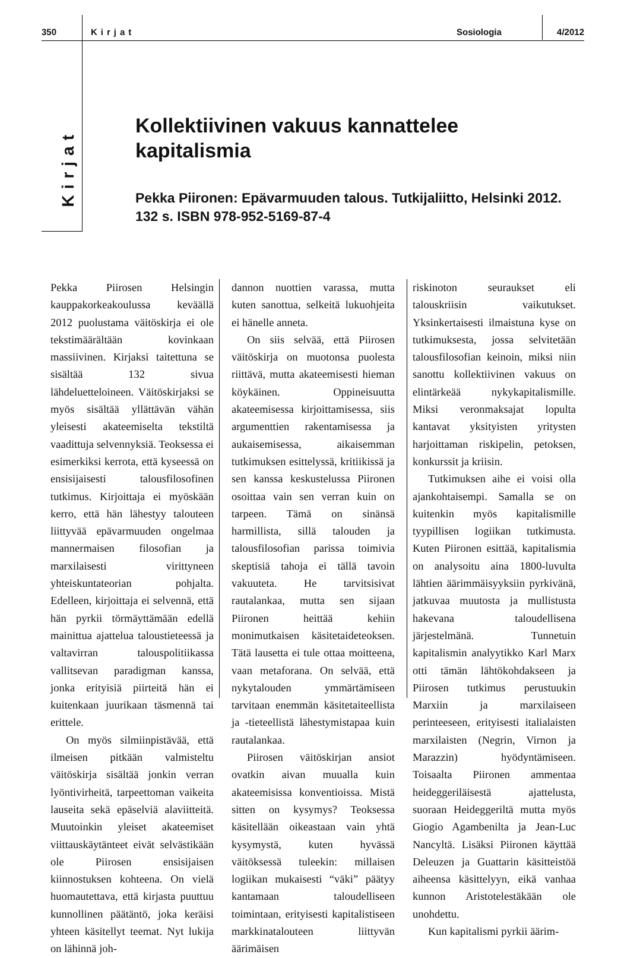350 Kirjat Sosiologia 4/2012
Kirjat
Kollektiivinen vakuus kannattelee kapitalismia
Pekka Piironen: Epävarmuuden talous. Tutkijaliitto, Helsinki 2012. 132 s. ISBN 978-952-5169-87-4
Pekka Piirosen Helsingin kauppakorkeakoulussa keväällä 2012 puolustama väitöskirja ei ole tekstimäärältään kovinkaan massiivinen. Kirjaksi taitettuna se sisältää 132 sivua lähdeluetteloineen. Väitöskirjaksi se myös sisältää yllättävän vähän yleisesti akateemiselta tekstiltä vaadittuja selvennyksiä. Teoksessa ei esimerkiksi kerrota, että kyseessä on ensisijaisesti talousfilosofinen tutkimus. Kirjoittaja ei myöskään kerro, että hän lähestyy talouteen liittyvää epävarmuuden ongelmaa mannermaisen filosofian ja marxilaisesti virittyneen yhteiskuntateorian pohjalta. Edelleen, kirjoittaja ei selvennä, että hän pyrkii törmäyttämään edellä mainittua ajattelua taloustieteessä ja valtavirran talouspolitiikassa vallitsevan paradigman kanssa, jonka erityisiä piirteitä hän ei kuitenkaan juurikaan täsmennä tai erittele.
On myös silmiinpistävää, että ilmeisen pitkään valmisteltu väitöskirja sisältää jonkin verran lyöntivirheitä, tarpeettoman vaikeita lauseita sekä epäselviä alaviitteitä. Muutoinkin yleiset akateemiset viittauskäytänteet eivät selvästikään ole Piirosen ensisijaisen kiinnostuksen kohteena. On vielä huomautettava, että kirjasta puuttuu kunnollinen päätäntö, joka keräisi yhteen käsitellyt teemat. Nyt lukija on lähinnä joh-
dannon nuottien varassa, mutta kuten sanottua, selkeitä lukuohjeita ei hänelle anneta.
On siis selvää, että Piirosen väitöskirja on muotonsa puolesta riittävä, mutta akateemisesti hieman köykäinen. Oppineisuutta akateemisessa kirjoittamisessa, siis argumenttien rakentamisessa ja aukaisemisessa, aikaisemman tutkimuksen esittelyssä, kritiikissä ja sen kanssa keskustelussa Piironen osoittaa vain sen verran kuin on tarpeen. Tämä on sinänsä harmillista, sillä talouden ja talousfilosofian parissa toimivia skeptisiä tahoja ei tällä tavoin vakuuteta. He tarvitsisivat rautalankaa, mutta sen sijaan Piironen heittää kehiin monimutkaisen käsitetaideteoksen. Tätä lausetta ei tule ottaa moitteena, vaan metaforana. On selvää, että nykytalouden ymmärtämiseen tarvitaan enemmän käsitetaiteellista ja -tieteellistä lähestymistapaa kuin rautalankaa.
Piirosen väitöskirjan ansiot ovatkin aivan muualla kuin akateemisissa konventioissa. Mistä sitten on kysymys? Teoksessa käsitellään oikeastaan vain yhtä kysymystä, kuten hyvässä väitöksessä tuleekin: millaisen logiikan mukaisesti “väki” päätyy kantamaan taloudelliseen toimintaan, erityisesti kapitalistiseen markkinatalouteen liittyvän äärimäisen
riskinoton seuraukset eli talouskriisin vaikutukset. Yksinkertaisesti ilmaistuna kyse on tutkimuksesta, jossa selvitetään talousfilosofian keinoin, miksi niin sanottu kollektiivinen vakuus on elintärkeää nykykapitalismille. Miksi veronmaksajat lopulta kantavat yksityisten yritysten harjoittaman riskipelin, petoksen, konkurssit ja kriisin.
Tutkimuksen aihe ei voisi olla ajankohtaisempi. Samalla se on kuitenkin myös kapitalismille tyypillisen logiikan tutkimusta. Kuten Piironen esittää, kapitalismia on analysoitu aina 1800-luvulta lähtien äärimmäisyyksiin pyrkivänä, jatkuvaa muutosta ja mullistusta hakevana taloudellisena järjestelmänä. Tunnetuin kapitalismin analyytikko Karl Marx otti tämän lähtökohdakseen ja Piirosen tutkimus perustuukin Marxiin ja marxilaiseen perinteeseen, erityisesti italialaisten marxilaisten (Negrin, Virnon ja Marazzin) hyödyntämiseen. Toisaalta Piironen ammentaa heideggeriläisestä ajattelusta, suoraan Heideggeriltä mutta myös Giogio Agambenilta ja Jean-Luc Nancyltä. Lisäksi Piironen käyttää Deleuzen ja Guattarin käsitteistöä aiheensa käsittelyyn, eikä vanhaa kunnon Aristotelestäkään ole unohdettu.
Kun kapitalismi pyrkii äärim-